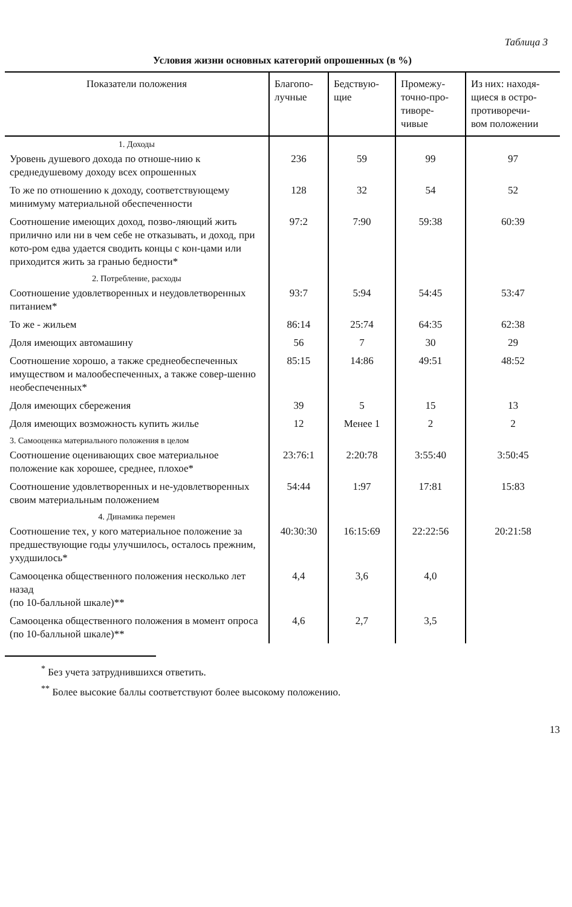Таблица 3
Условия жизни основных категорий опрошенных (в %)
| Показатели положения | Благопо- лучные | Бедствую- щие | Промежу- точно-про- тиворе- чивые | Из них: находя- щиеся в остро- противоречи- вом положении |
| --- | --- | --- | --- | --- |
| 1. Доходы | | | | |
| Уровень душевого дохода по отноше-нию к среднедушевому доходу всех опрошенных | 236 | 59 | 99 | 97 |
| То же по отношению к доходу, соответствующему минимуму материальной обеспеченности | 128 | 32 | 54 | 52 |
| Соотношение имеющих доход, позво-ляющий жить прилично или ни в чем себе не отказывать, и доход, при кото-ром едва удается сводить концы с кон-цами или приходится жить за гранью бедности* | 97:2 | 7:90 | 59:38 | 60:39 |
| 2. Потребление, расходы | | | | |
| Соотношение удовлетворенных и неудовлетворенных питанием* | 93:7 | 5:94 | 54:45 | 53:47 |
| То же - жильем | 86:14 | 25:74 | 64:35 | 62:38 |
| Доля имеющих автомашину | 56 | 7 | 30 | 29 |
| Соотношение хорошо, а также среднеобеспеченных имуществом и малообеспеченных, а также совер-шенно необеспеченных* | 85:15 | 14:86 | 49:51 | 48:52 |
| Доля имеющих сбережения | 39 | 5 | 15 | 13 |
| Доля имеющих возможность купить жилье | 12 | Менее 1 | 2 | 2 |
| 3. Самооценка материального положения в целом | | | | |
| Соотношение оценивающих свое материальное положение как хорошее, среднее, плохое* | 23:76:1 | 2:20:78 | 3:55:40 | 3:50:45 |
| Соотношение удовлетворенных и не-удовлетворенных своим материальным положением | 54:44 | 1:97 | 17:81 | 15:83 |
| 4. Динамика перемен | | | | |
| Соотношение тех, у кого материальное положение за предшествующие годы улучшилось, осталось прежним, ухудшилось* | 40:30:30 | 16:15:69 | 22:22:56 | 20:21:58 |
| Самооценка общественного положения несколько лет назад (по 10-балльной шкале)** | 4,4 | 3,6 | 4,0 | |
| Самооценка общественного положения в момент опроса (по 10-балльной шкале)** | 4,6 | 2,7 | 3,5 | |
<sup>*</sup> Без учета затруднившихся ответить.
<sup>**</sup> Более высокие баллы соответствуют более высокому положению.
13